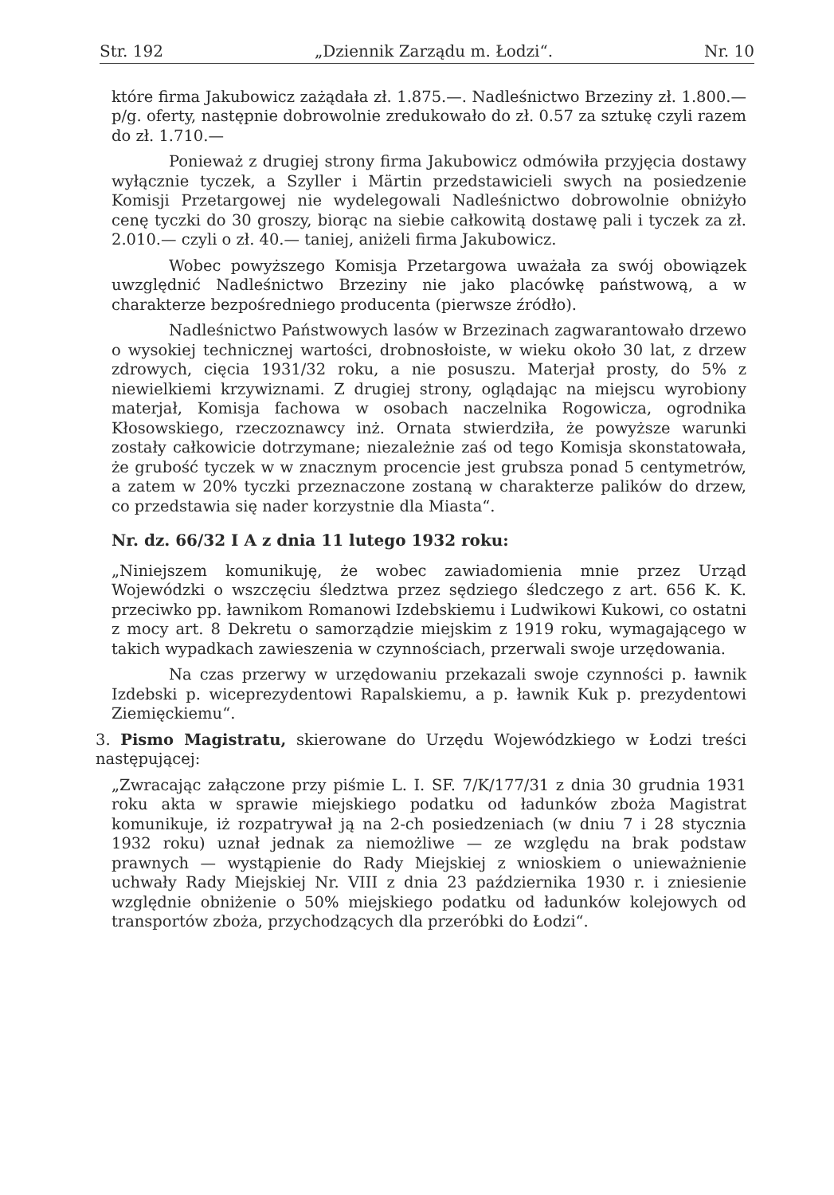Str. 192 „Dziennik Zarządu m. Łodzi“. Nr. 10
które firma Jakubowicz zażądała zł. 1.875.—. Nadleśnictwo Brzeziny zł. 1.800.— p/g. oferty, następnie dobrowolnie zredukowało do zł. 0.57 za sztukę czyli razem do zł. 1.710.—
Ponieważ z drugiej strony firma Jakubowicz odmówiła przyjęcia dostawy wyłącznie tyczek, a Szyller i Märtin przedstawicieli swych na posiedzenie Komisji Przetargowej nie wydelegowali Nadleśnictwo dobrowolnie obniżyło cenę tyczki do 30 groszy, biorąc na siebie całkowitą dostawę pali i tyczek za zł. 2.010.— czyli o zł. 40.— taniej, aniżeli firma Jakubowicz.
Wobec powyższego Komisja Przetargowa uważała za swój obowiązek uwzględnić Nadleśnictwo Brzeziny nie jako placówkę państwową, a w charakterze bezpośredniego producenta (pierwsze źródło).
Nadleśnictwo Państwowych lasów w Brzezinach zagwarantowało drzewo o wysokiej technicznej wartości, drobnosłoiste, w wieku około 30 lat, z drzew zdrowych, cięcia 1931/32 roku, a nie posuszu. Materjał prosty, do 5% z niewielkiemi krzywiznami. Z drugiej strony, oglądając na miejscu wyrobiony materjał, Komisja fachowa w osobach naczelnika Rogowicza, ogrodnika Kłosowskiego, rzeczoznawcy inż. Ornata stwierdziła, że powyższe warunki zostały całkowicie dotrzymane; niezależnie zaś od tego Komisja skonstatowała, że grubość tyczek w w znacznym procencie jest grubsza ponad 5 centymetrów, a zatem w 20% tyczki przeznaczone zostaną w charakterze palików do drzew, co przedstawia się nader korzystnie dla Miasta“.
Nr. dz. 66/32 I A z dnia 11 lutego 1932 roku:
„Niniejszem komunikuję, że wobec zawiadomienia mnie przez Urząd Wojewódzki o wszczęciu śledztwa przez sędziego śledczego z art. 656 K. K. przeciwko pp. ławnikom Romanowi Izdebskiemu i Ludwikowi Kukowi, co ostatni z mocy art. 8 Dekretu o samorządzie miejskim z 1919 roku, wymagającego w takich wypadkach zawieszenia w czynnościach, przerwali swoje urzędowania.
Na czas przerwy w urzędowaniu przekazali swoje czynności p. ławnik Izdebski p. wiceprezydentowi Rapalskiemu, a p. ławnik Kuk p. prezydentowi Ziemięckiemu“.
3. Pismo Magistratu, skierowane do Urzędu Wojewódzkiego w Łodzi treści następującej:
„Zwracając załączone przy piśmie L. I. SF. 7/K/177/31 z dnia 30 grudnia 1931 roku akta w sprawie miejskiego podatku od ładunków zboża Magistrat komunikuje, iż rozpatrywał ją na 2-ch posiedzeniach (w dniu 7 i 28 stycznia 1932 roku) uznał jednak za niemożliwe — ze względu na brak podstaw prawnych — wystąpienie do Rady Miejskiej z wnioskiem o unieważnienie uchwały Rady Miejskiej Nr. VIII z dnia 23 października 1930 r. i zniesienie względnie obniżenie o 50% miejskiego podatku od ładunków kolejowych od transportów zboża, przychodzących dla przeróbki do Łodzi“.